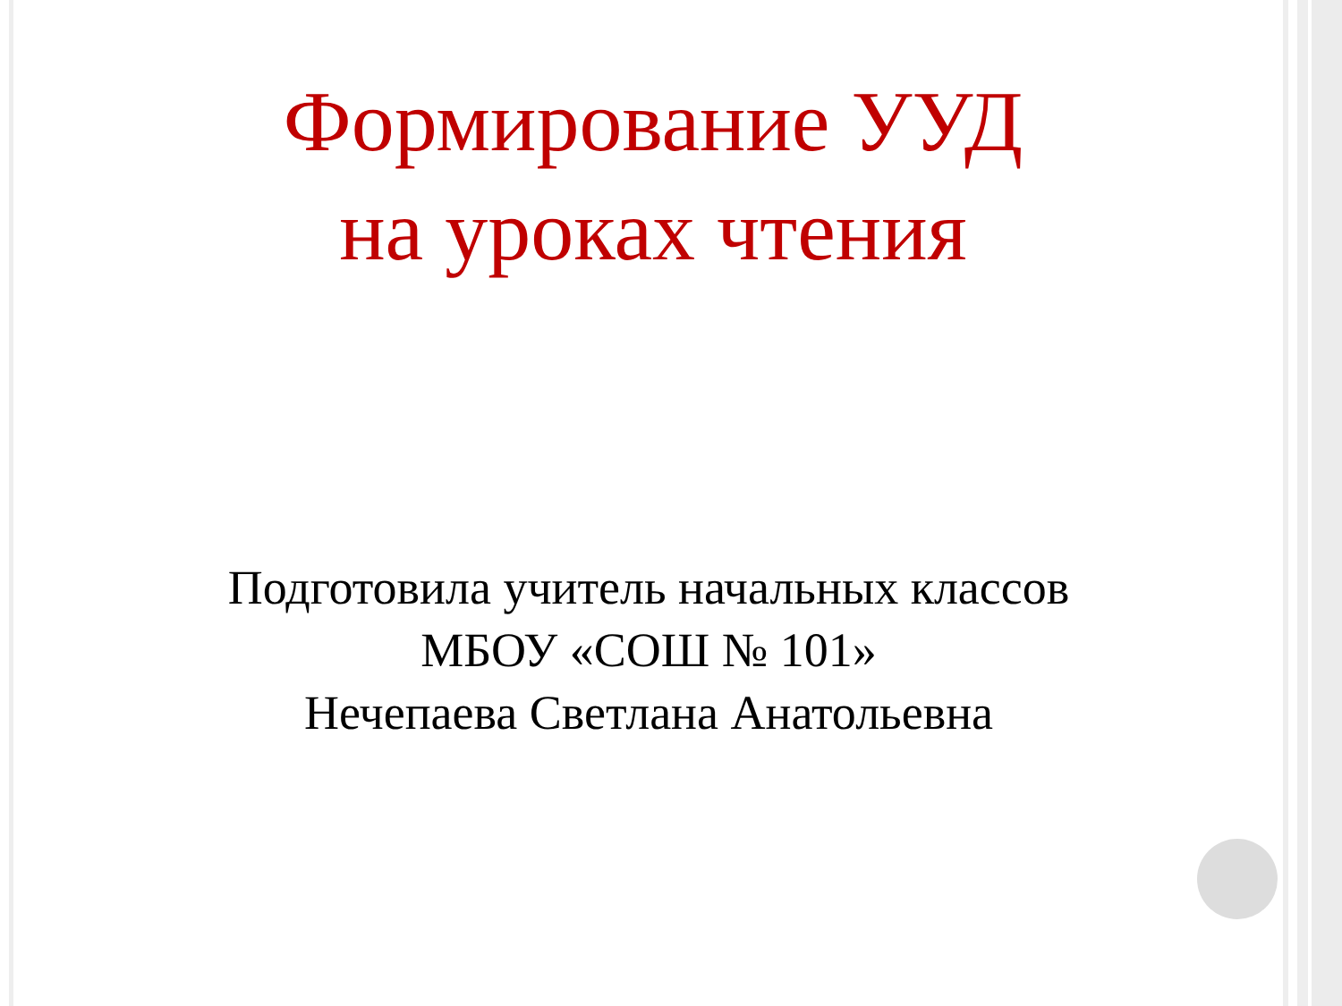Формирование УУД
на уроках чтения
Подготовила учитель начальных классов
МБОУ «СОШ № 101»
Нечепаева Светлана Анатольевна